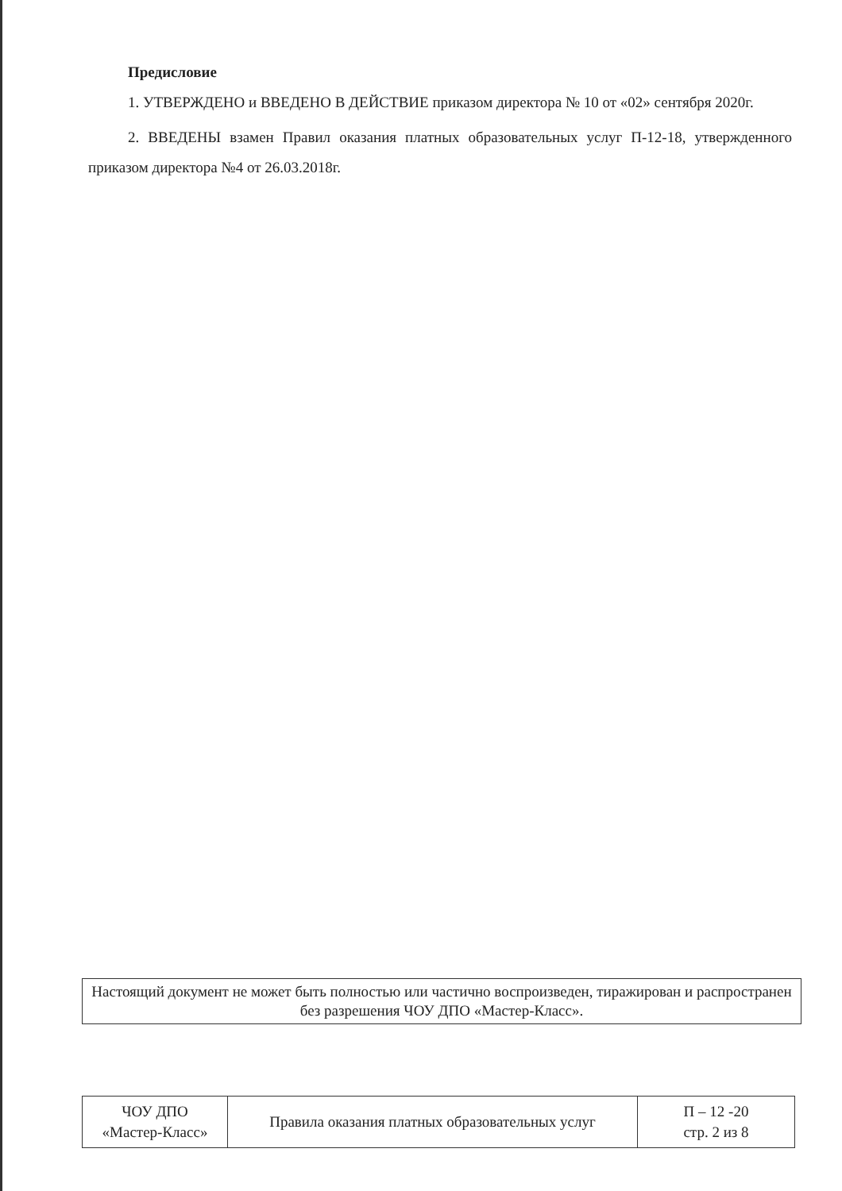Предисловие
1. УТВЕРЖДЕНО и ВВЕДЕНО В ДЕЙСТВИЕ приказом директора № 10 от «02» сентября 2020г.
2. ВВЕДЕНЫ взамен Правил оказания платных образовательных услуг П-12-18, утвержденного приказом директора №4 от 26.03.2018г.
Настоящий документ не может быть полностью или частично воспроизведен, тиражирован и распространен без разрешения ЧОУ ДПО «Мастер-Класс».
| ЧОУ ДПО «Мастер-Класс» | Правила оказания платных образовательных услуг | П – 12 -20 стр. 2 из 8 |